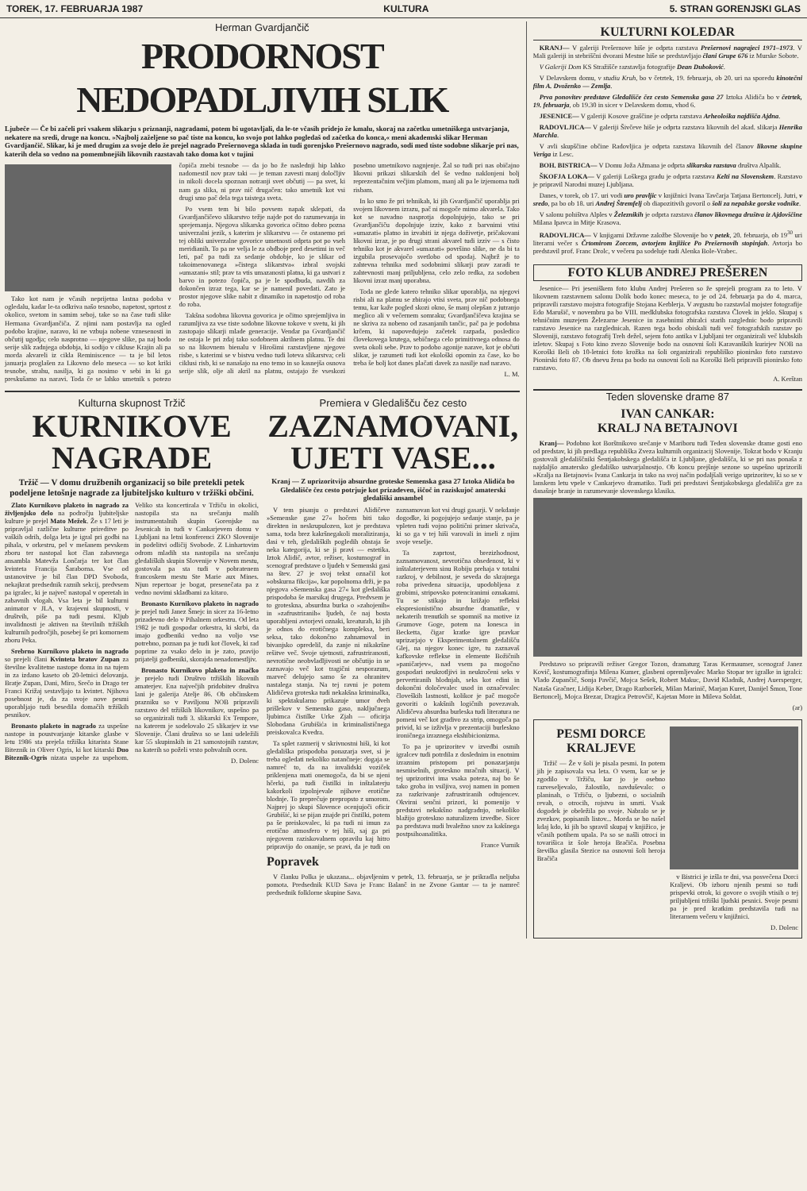TOREK, 17. FEBRUARJA 1987 KULTURA 5. STRAN GORENJSKI GLAS
Herman Gvardjančič
PRODORNOST NEDOPADLJIVIH SLIK
Ljubeče — Če bi začeli pri vsakem slikarju s priznanji, nagradami, potem bi ugotavljali, da le-te včasih pridejo že kmalu, skoraj na začetku umetniškega ustvarjanja, nekatere na sredi, druge na koncu. »Najbolj zaželjene so pač tiste na koncu, ko svojo pot lahko pogledaš od začetka do konca,« meni akademski slikar Herman Gvardjančič. Slikar, ki je med drugim za svoje delo že prejel nagrado Prešernovega sklada in tudi gorenjsko Prešernovo nagrado, sodi med tiste sodobne slikarje pri nas, katerih dela so vedno na pomembnejših likovnih razstavah tako doma kot v tujini
Tako kot nam je včasih neprijetna lastna podoba v ogledalu, kadar le-ta odkriva našo tesnobo, napetost, sprtost z okolico, svetom in samim seboj, take so na čase tudi slike Hermana Gvardjančiča. Z njimi nam postavlja na ogled podobo krajine, naravo, ki ne vzbuja nobene vznesenosti in občutij ugodja; celo nasprotno — njegove slike, pa naj bodo serije slik zadnjega obdobja, ki sodijo v cikluse Krajin ali pa morda akvareli iz cikla Reminiscence — ta je bil letos januarja proglašen za Likovno delo meseca — so kot kriki tesnobe, strahu, nasilja, ki ga nosimo v sebi in ki ga preskušamo na naravi. Toda če se lahko umetnik s potezo čopiča znebi tesnobe — da jo bo že naslednji hip lahko nadomestil nov prav taki — je teman zavesti manj določljiv in nikoli docela spoznan notranji svet občutij — pa svet, ki nam ga slika, ni prav nič drugačen: tako umetnik kot vsi drugi smo pač dela tega taistega sveta.
Po vsem tem bi bilo povsem napak sklepati, da Gvardjančičevo slikarstvo težje najde pot do razumevanja in sprejemanja. Njegova slikarska govorica očitno dobro pozna univerzalni jezik, s katerim je slikarstvu — če ostanemo pri tej obliki univerzalne govorice umetnosti odprta pot po vseh meridianih. To pa ne velja le za obdboje pred desetimi in več leti, pač pa tudi za sedanje obdobje, ko je slikar od takoimenovanega »čistega slikarstva« izbral svojski »umazani« stil; prav ta vtis umazanosti platna, ki ga ustvari z barvo in potezo čopiča, pa je le spodbuda, navdih za dokončen izraz tega, kar se je namenil povedati. Zato je prostor njegove slike nabit z dinamiko in napetostjo od roba do roba.
Takšna sodobna likovna govorica je očitno sprejemljiva in razumljiva za vse tiste sodobne likovne tokove v svetu, ki jih zastopajo slikarji mlade generacije. Vendar pa Gvardjančič ne ostaja le pri zdaj tako sodobnem akrilnem platnu. Te dni so na likovnem bienalu v Hirošimi razstavljene njegove risbe, s katerimi se v bistvu vedno tudi loteva slikarstva; celi ciklusi risb, ki se nanašajo na eno temo in so kasnejša osnova serije slik, olje ali akril na platnu, ostajajo že vseskozi posebno umetnikovo nagnjenje. Žal so tudi pri nas običajno likovni prikazi slikarskih del še vedno naklonjeni bolj reprezentačnim večjim platnom, manj ali pa le izjemoma tudi risbam.
In ko smo že pri tehnikah, ki jih Gvardjančič uporablja pri svojem likovnem izrazu, pač ni mogoče mimo akvarela. Tako kot se navadno nasprotja dopolnjujejo, tako se pri Gvardjančiču dopolnjuje izziv, kako z barvnimi vtisi »umazati« platno in izvabiti iz njega doživetje, pričakovani likovni izraz, je po drugi strani akvarel tudi izziv — s čisto tehniko kot je akvarel »umazati« površino slike, ne da bi ta izgubila prosevajočo svetlobo od spodaj. Najbrž je to zahtevna tehnika med sodobnimi slikarji prav zaradi te zahtevnosti manj priljubljena, celo zelo redka, za sodoben likovni izraz manj uporabna.
Toda ne glede katero tehniko slikar uporablja, na njegovi risbi ali na platnu se zbirajo vtisi sveta, prav nič podobnega temu, kar kaže pogled skozi okno, še manj olepšan z jutranjo meglico ali v večernem somraku; Gvardjančičeva krajina se ne skriva za nobeno od zasanjanih tančic, pač pa je podobna krčem, ki napovedujejo začetek razpada, posledico človekovega krutega, sebičnega celo primitivnega odnosa do sveta okoli sebe. Prav to podobo agonije narave, kot je občuti slikar, je razumeti tudi kot ekološki opomin za čase, ko bo treba še bolj kot danes plačati davek za nasilje nad naravo.
L. M.
Kulturna skupnost Tržič
KURNIKOVE NAGRADE
Tržič — V domu družbenih organizacij so bile pretekli petek podeljene letošnje nagrade za ljubiteljsko kulturo v tržiški občini.
Zlato Kurnikovo plaketo in nagrado za življenjsko delo na področju ljubiteljske kulture je prejel Mato Mežek. Že s 17 leti je pripravljal različne kulturne prireditve po vaških odrih, dolga leta je igral pri godbi na pihala, v orkestru, pel v mešanem pevskem zboru ter nastopal kot član zabavnega ansambla Matevža Lončarja ter kot član kvinteta Francija Šaraborna. Vse od ustanovitve je bil član DPD Svoboda, nekajkrat predsednik raznih sekcij, predvsem pa igralec, ki je največ nastopal v operetah in zabavnih vlogah. Vsa leta je bil kulturni animator v JLA, v krajevni skupnosti, v društvih, piše pa tudi pesmi. Kljub invalidnosti je aktiven na številnih tržiških kulturnih področjih, posebej še pri komornem zboru Peka.
Srebrno Kurnikovo plaketo in nagrado so prejeli člani Kvinteta bratov Zupan za številne kvalitetne nastope doma in na tujem in za izdano kaseto ob 20-letnici delovanja. Bratje Zupan, Dani, Miro, Srečo in Drago ter Franci Križaj sestavljajo ta kvintet. Njihova posebnost je, da za svoje nove pesmi uporabljajo tudi besedila domačih tržiških pesnikov.
Bronasto plaketo in nagrado za uspešne nastope in poustvarjanje kitarske glasbe v letu 1986 sta prejela tržiška kitarista Stane Biteznik in Oliver Ogris, ki kot kitarski Duo Biteznik-Ogris nizata uspehe za uspehom. Veliko sta koncertirala v Tržiču in okolici, nastopila sta na srečanju malih instrumentalnih skupin Gorenjske na Jesenicah in tudi v Cankarjevem domu v Ljubljani na letni konferenci ZKO Slovenije in podelitvi odličij Svobode. Z Linhartovim odrom mladih sta nastopila na srečanju gledaliških skupin Slovenije v Novem mestu, gostovala pa sta tudi v pobratenem francoskem mestu Ste Marie aux Mines. Njun repertoar je bogat, presenečata pa z vedno novimi skladbami za kitaro.
Bronasto Kurnikovo plaketo in nagrado je prejel tudi Janez Šmejc in sicer za 16-letno prizadevno delo v Pihalnem orkestru. Od leta 1982 je tudi gospodar orkestra, ki skrbi, da imajo godbeniki vedno na voljo vse potrebno, poznan pa je tudi kot človek, ki rad poprime za vsako delo in je zato, pravijo prijatelji godbeniki, skorajda nenadomestljiv.
Bronasto Kurnikovo plaketo in značko je prejelo tudi Društvo tržiških likovnih amaterjev. Ena največjih pridobitev društva lani je galerija Atelje 86. Ob občinskem prazniku so v Paviljonu NOB pripravili razstavo del tržiških likovnikov, uspešno pa so organizirali tudi 3. slikarski Ex Tempore, na katerem je sodelovalo 25 slikarjev iz vse Slovenije. Člani društva so se lani udeležili kar 55 skupinskih in 21 samostojnih razstav, na katerih so poželi vrsto pohvalnih ocen.
D. Dolenc
Premiera v Gledališču čez cesto
ZAZNAMOVANI, UJETI VASE...
Kranj — Z uprizoritvijo absurdne groteske Semenska gasa 27 Iztoka Alidiča bo Gledališče čez cesto potrjuje kot prizadeven, iščoč in raziskujoč amaterski gledališki ansambel
V tem pisanju o predstavi Alidičeve »Semenske gase 27« hočem biti tako direkten in neskrupulozen, kot je predstava sama, toda brez kakršnegakoli moraliziranja, dasi v teh, gledaliških pogledih obstaja še neka kategorija, ki se ji pravi — estetika. Iztok Alidič, avtor, režiser, kostumograf in scenograf predstave o ljudeh v Semenski gasi na štev. 27 je svoj tekst označil kot »obskurna fikcija«, kar popolnoma drži, je pa njegova »Semenska gasa 27« kot gledališka prispodoba še marsikaj drugega. Predvsem je to groteskna, absurdna burka o »zahojenih« in »zafrustriranih« ljudeh, če naj bosta uporabljeni avtorjevi oznaki, kreaturah, ki jih je odnos do erotičnega kompleksa, beri seksa, tako dokončno zahnamoval in bivanjsko opredelil, da zanje ni nikakršne rešitve več. Svoje ujetnosti, zafrustriranosti, nevrotične neobvladljivosti ne občutijo in se zaznavajo več kot tragični nesporazum, marveč delujejo samo še za ohranitev nastalega stanja. Na tej ravni je potem Alidičeva groteska tudi nekakšna kriminalka, ki spektakularno prikazuje umor dveh prišlekov v Semensko gaso, naključnega ljubimca čistilke Urke Zjah — oficirja Slobodana Grubišića in kriminalističnega preiskovalca Kvedra.
Ta splet razmerij v skrivnostni hiši, ki kot gledališka prispodoba ponazarja svet, si je treba ogledati nekoliko natančneje: dogaja se namreč to, da na invalidski voziček priklenjena mati onemogoča, da bi se njeni hčerki, pa tudi čistilki in inštalaterju kakorkoli izpolnjevale njihove erotične blodnje. To preprečuje prepropsto z umorom. Najprej jo skupi Slovence ocenjujoči oficir Grubišić, ki se pijan znajde pri čistilki, potem pa še preiskovalec, ki pa tudi ni imun za erotično atmosfero v tej hiši, saj ga pri njegovem raziskovalnem opravilu kaj hitro pripravijo do onanije, se pravi, da je tudi on zaznamovan kot vsi drugi gasarji. V nekdanje dogodke, ki pogojujejo sedanje stanje, pa je vpleten tudi vojno politični primer skrivača, ki so ga v tej hiši varovali in imeli z njim svoje veselje.
Ta zaprtost, brezizhodnost, zaznamovanost, nevrotična obsedenost, ki v inštalaterjevem sinu Robiju prehaja v totalni razkroj, v debilnost, je seveda do skrajnega roba privedena situacija, upodobljena z grobimi, stripovsko potenciranimi oznakami. Tu se stikajo in križajo refleksi ekspresionistično absurdne dramatike, v nekaterih trenutkih se spomniš na motive iz Grumove Goge, potem na Ionesca in Becketta, čigar kratke igre pravkar uprizarjajo v Eksperimentalnem gledališču Glej, na njegov konec igre, tu zaznavaš kafkovske reflekse in elemente Božičnih »paničarjev«, nad vsem pa mogočno gospodari neukrotljivi in neukročeni seks v pervertiranih blodnjah, seks kot edini in dokončni določevalec usod in označevalec človeških lastnosti, kolikor je pač mogoče govoriti o kakšnih logičnih povezavah. Alidičeva absurdna burleska tudi literatura ne pomeni več kot gradivo za strip, omogoča pa privid, ki se izživlja v prezentaciji burleskno ironičnega izraznega ekshibicionizma.
To pa je uprizoritev v izvedbi osmih igralcev tudi potrdila z doslednim in enotnim izraznim pristopom pri ponazarjanju nesmiselnih, groteskno mračnih situacij. V tej uprizoritvi ima vsaka poteza, naj bo še tako groba in vsiljiva, svoj namen in pomen za razkrivanje zafrustriranih odtujencev. Okvirni senčni prizori, ki pomenijo v predstavi nekakšno nadgradnjo, nekoliko blažijo groteskno naturalizem izvedbe. Sicer pa predstava nudi hvaležno snov za kakšnega postpsihoanalitika.
France Vurnik
Popravek
V članku Polka je ukazana... objavljenim v petek, 13. februarja, se je prikradla neljuba pomota. Predsednik KUD Sava je Franc Balanč in ne Zvone Gantar — ta je namreč predsednik folklorne skupine Sava.
KULTURNI KOLEDAR
KRANJ— V galeriji Prešernove hiše je odprta razstava Prešernovi nagrajeci 1971–1973. V Mali galeriji in stebriščni dvorani Mestne hiše se predstavljajo člani Grupe 676 iz Murske Sobote.
V Galeriji Dom KS Stražišče razstavlja fotografije Dean Duboković.
V Delavskem domu, v studiu Kruh, bo v četrtek, 19. februarja, ob 20. uri na sporedu kinotečni film A. Dvoženko — Zemlja.
Prva ponovitev predstave Gledališče čez cesto Semenska gasa 27 Iztoka Alidiča bo v četrtek, 19. februarja, ob 19.30 in sicer v Delavskem domu, vhod 6.
JESENICE— V galeriji Kosove graščine je odprta razstava Arheološka najdišča Ajdna.
RADOVLJICA— V galeriji Šivčeve hiše je odprta razstava likovnih del akad. slikarja Henrika Marchla.
V avli skupščine občine Radovljica je odprta razstava likovnih del članov likovne skupine Veriga iz Lesc.
BOH. BISTRICA— V Domu Joža Ažmana je odprta slikarska razstava društva Alpalik.
ŠKOFJA LOKA— V galeriji Loškega gradu je odprta razstava Kelti na Slovenskem. Razstavo je pripravil Narodni muzej Ljubljana.
Danes, v torek, ob 17. uri vodi uro pravljic v knjižnici Ivana Tavčarja Tatjana Bertoncelj. Jutri, v sredo, pa bo ob 18. uri Andrej Štremfelj ob diapozitivih govoril o šoli za nepalske gorske vodnike.
V salonu pohištva Alples v Železnikih je odprta razstava članov likovnega društva iz Ajdovščine Milana Ipavca in Mitje Krasova.
RADOVLJICA— V knjigarni Državne založbe Slovenije bo v petek, 20. februarja, ob 19<sup>30</sup> uri literarni večer s Črtomirom Zorcem, avtorjem knjižice Po Prešernovih stopinjah. Avtorja bo predstavil prof. Franc Drolc, v večeru pa sodeluje tudi Alenka Bole-Vrabec.
FOTO KLUB ANDREJ PREŠEREN
Jesenice— Pri jeseniškem foto klubu Andrej Prešeren so že sprejeli program za to leto. V likovnem razstavnem salonu Dolik bodo konec meseca, to je od 24. februarja pa do 4. marca, pripravili razstavo mojstra fotografije Stojana Kerblerja. V avgustu bo razstavlal mojster fotografije Edo Marušič, v novembru pa bo VIII. medklubska fotografska razstava Človek in jeklo. Skupaj s tehničnim muzejem Železarne Jesenice in zasebnimi zbiralci starih razglednic bodo pripravili razstavo Jesenice na razglednicah. Razen tega bodo obiskali tudi več fotografskih razstav po Sloveniji, razstavo fotografij Treh dežel, sejem foto antika v Ljubljani ter organizirali več klubskih izletov. Skupaj s Foto kino zvezo Slovenije bodo na osnovni šoli Karavanških kurirjev NOB na Koroški Beli ob 10-letnici foto krožka na šoli organizirali republiško pionirsko foto razstavo Pionirski foto 87. Ob dnevu žena pa bodo na osnovni šoli na Koroški Beli pripravili pionirsko foto razstavo.
A. Kerštan
Teden slovenske drame 87
IVAN CANKAR:
KRALJ NA BETAJNOVI
Kranj— Podobno kot Borštnikovo srečanje v Mariboru tudi Teden slovenske drame gosti eno od predstav, ki jih predlaga republiška Zveza kulturnih organizacij Slovenije. Tokrat bodo v Kranju gostovali gledališčniki Šentjakobskega gledališča iz Ljubljane, gledališča, ki se pri nas ponaša z najdaljšo amatersko gledališko ustvarjalnostjo. Ob koncu prejšnje sezone so uspešno uprizorili »Kralja na Betajnovi« Ivana Cankarja in tako na svoj način podaljšali verigo uprizoritev, ki so se v lanskem letu vpele v Cankarjevo dramatiko. Tudi pri predstavi Šentjakobskega gledališča gre za današnje branje in razumevanje slovenskega klasika.
Predstavo so pripravili režiser Gregor Tozon, dramaturg Taras Kermaumer, scenograf Janez Kovič, kostumografinja Milena Kumer, glasbeni opremljevalec Marko Stopar ter igralke in igralci: Vlado Zupančič, Sonja Pavčič, Mojca Sešek, Robert Makuc, David Kladnik, Andrej Auersperger, Nataša Gračner, Lidija Keber, Drago Razboršek, Milan Marinič, Marjan Kuret, Danijel Šmon, Tone Bertoncelj, Mojca Brezar, Dragica Petrovčič, Kajetan More in Mileva Soldat.
(ar)
PESMI DORCE KRALJEVE
Tržič — Že v šoli je pisala pesmi. In potem jih je zapisovala vsa leta. O vsem, kar se je zgodilo v Tržiču, kar jo je osebno razveseljevalo, žalostilo, navduševalo: o planinah, o Tržiču, o ljubezni, o socialnih revah, o otrocih, rojstvu in smrti. Vsak dogodek je obeležila po svoje. Nabralo se je zvezkov, popisanih listov... Morda se bo našel kdaj kdo, ki jih bo spravil skupaj v knjižico, je včasih potihem upala. Pa so se našli otroci in tovarišica iz šole heroja Bračiča. Posebna številka glasila Stezice na osnovni šoli heroja Bračiča
v Bistrici je izšla te dni, vsa posvečena Dorci Kraljevi. Ob izboru njenih pesmi so tudi prispevki otrok, ki govore o svojih vtisih o tej priljubljeni tržiški ljudski pesnici. Svoje pesmi pa je pred kratkim predstavila tudi na literarnem večeru v knjižnici.
D. Dolenc